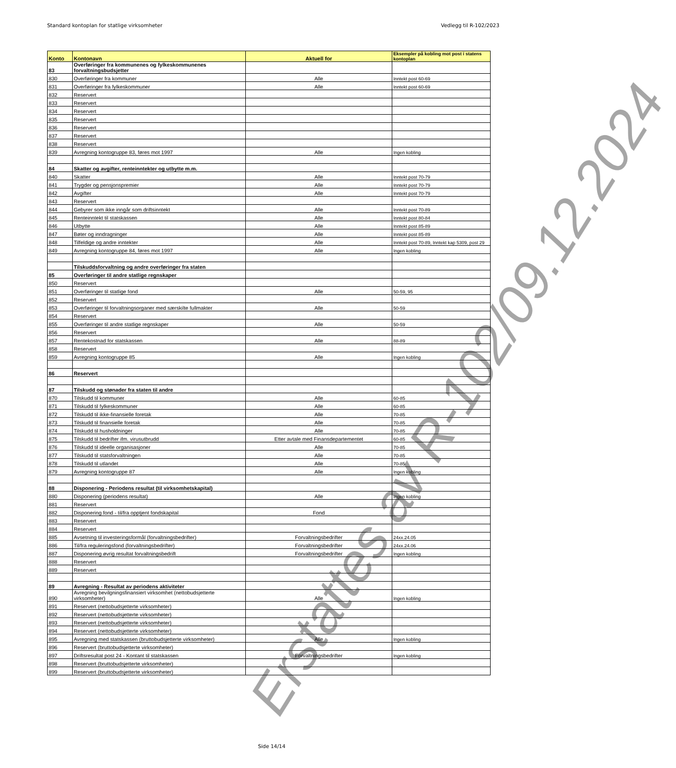Standard kontoplan for statlige virksomheter Vedlegg til R-102/2023
| Konto | Kontonavn | Aktuell for | Eksempler på kobling mot post i statens kontoplan |
| --- | --- | --- | --- |
| 83 | Overføringer fra kommunenes og fylkeskommunenes forvaltningsbudsjetter | | |
| 830 | Overføringer fra kommuner | Alle | Inntekt post 60-69 |
| 831 | Overføringer fra fylkeskommuner | Alle | Inntekt post 60-69 |
| 832 | Reservert | | |
| 833 | Reservert | | |
| 834 | Reservert | | |
| 835 | Reservert | | |
| 836 | Reservert | | |
| 837 | Reservert | | |
| 838 | Reservert | | |
| 839 | Avregning kontogruppe 83, føres mot 1997 | Alle | Ingen kobling |
| 84 | Skatter og avgifter, renteinntekter og utbytte m.m. | | |
| 840 | Skatter | Alle | Inntekt post 70-79 |
| 841 | Trygder og pensjonspremier | Alle | Inntekt post 70-79 |
| 842 | Avgifter | Alle | Inntekt post 70-79 |
| 843 | Reservert | | |
| 844 | Gebyrer som ikke inngår som driftsinntekt | Alle | Inntekt post 70-89 |
| 845 | Renteinntekt til statskassen | Alle | Inntekt post 80-84 |
| 846 | Utbytte | Alle | Inntekt post 85-89 |
| 847 | Bøter og inndragninger | Alle | Inntekt post 85-89 |
| 848 | Tilfeldige og andre inntekter | Alle | Inntekt post 70-89, Inntekt kap 5309, post 29 |
| 849 | Avregning kontogruppe 84, føres mot 1997 | Alle | Ingen kobling |
| | Tilskuddsforvaltning og andre overføringer fra staten | | |
| 85 | Overføringer til andre statlige regnskaper | | |
| 850 | Reservert | | |
| 851 | Overføringer til statlige fond | Alle | 50-59, 95 |
| 852 | Reservert | | |
| 853 | Overføringer til forvaltningsorganer med særskilte fullmakter | Alle | 50-59 |
| 854 | Reservert | | |
| 855 | Overføringer til andre statlige regnskaper | Alle | 50-59 |
| 856 | Reservert | | |
| 857 | Rentekostnad for statskassen | Alle | 88-89 |
| 858 | Reservert | | |
| 859 | Avregning kontogruppe 85 | Alle | Ingen kobling |
| 86 | Reservert | | |
| 87 | Tilskudd og stønader fra staten til andre | | |
| 870 | Tilskudd til kommuner | Alle | 60-85 |
| 871 | Tilskudd til fylkeskommuner | Alle | 60-85 |
| 872 | Tilskudd til ikke-finansielle foretak | Alle | 70-85 |
| 873 | Tilskudd til finansielle foretak | Alle | 70-85 |
| 874 | Tilskudd til husholdninger | Alle | 70-85 |
| 875 | Tilskudd til bedrifter ifm. virusutbrudd | Etter avtale med Finansdepartementet | 60-85 |
| 876 | Tilskudd til ideelle organisasjoner | Alle | 70-85 |
| 877 | Tilskudd til statsforvaltningen | Alle | 70-85 |
| 878 | Tilskudd til utlandet | Alle | 70-85 |
| 879 | Avregning kontogruppe 87 | Alle | Ingen kobling |
| 88 | Disponering - Periodens resultat (til virksomhetskapital) | | |
| 880 | Disponering (periodens resultat) | Alle | Ingen kobling |
| 881 | Reservert | | |
| 882 | Disponering fond - til/fra opptjent fondskapital | Fond | |
| 883 | Reservert | | |
| 884 | Reservert | | |
| 885 | Avsetning til investeringsformål (forvaltningsbedrifter) | Forvaltningsbedrifter | 24xx.24.05 |
| 886 | Til/fra reguleringsfond (forvaltningsbedrifter) | Forvaltningsbedrifter | 24xx.24.06 |
| 887 | Disponering øvrig resultat forvaltningsbedrift | Forvaltningsbedrifter | Ingen kobling |
| 888 | Reservert | | |
| 889 | Reservert | | |
| 89 | Avregning - Resultat av periodens aktiviteter | | |
| 890 | Avregning bevilgningsfinansiert virksomhet (nettobudsjetterte virksomheter) | Alle | Ingen kobling |
| 891 | Reservert (nettobudsjetterte virksomheter) | | |
| 892 | Reservert (nettobudsjetterte virksomheter) | | |
| 893 | Reservert (nettobudsjetterte virksomheter) | | |
| 894 | Reservert (nettobudsjetterte virksomheter) | | |
| 895 | Avregning med statskassen (bruttobudsjetterte virksomheter) | Alle | Ingen kobling |
| 896 | Reservert (bruttobudsjetterte virksomheter) | | |
| 897 | Driftsresultat post 24 - Kontant til statskassen | Forvaltningsbedrifter | Ingen kobling |
| 898 | Reservert (bruttobudsjetterte virksomheter) | | |
| 899 | Reservert (bruttobudsjetterte virksomheter) | | |
Erstattes av R-102/09.12.2024
Side 14/14